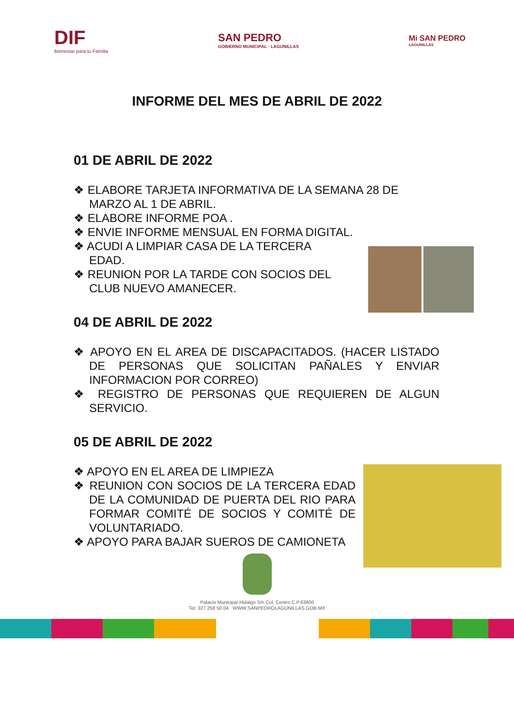DIF
Bienestar para tu Familia
SAN PEDRO
GOBIERNO MUNICIPAL · LAGUNILLAS
Mi SAN PEDRO
LAGUNILLAS
INFORME DEL MES DE ABRIL DE 2022
01 DE ABRIL DE 2022
❖ ELABORE TARJETA INFORMATIVA DE LA SEMANA 28 DE MARZO AL 1 DE ABRIL.
❖ ELABORE INFORME POA .
❖ ENVIE INFORME MENSUAL EN FORMA DIGITAL.
❖ ACUDI A LIMPIAR CASA DE LA TERCERA EDAD.
❖ REUNION POR LA TARDE CON SOCIOS DEL CLUB NUEVO AMANECER.
04 DE ABRIL DE 2022
❖ APOYO EN EL AREA DE DISCAPACITADOS. (HACER LISTADO DE PERSONAS QUE SOLICITAN PAÑALES Y ENVIAR INFORMACION POR CORREO)
❖ REGISTRO DE PERSONAS QUE REQUIEREN DE ALGUN SERVICIO.
05 DE ABRIL DE 2022
❖ APOYO EN EL AREA DE LIMPIEZA
❖ REUNION CON SOCIOS DE LA TERCERA EDAD DE LA COMUNIDAD DE PUERTA DEL RIO PARA FORMAR COMITÉ DE SOCIOS Y COMITÉ DE VOLUNTARIADO.
❖ APOYO PARA BAJAR SUEROS DE CAMIONETA
Palacio Municipal Hidalgo S/n Col. Centro C.P.63800
Tel: 327 258 50 04 WWW.SANPEDROLAGUNILLAS.GOB.MX